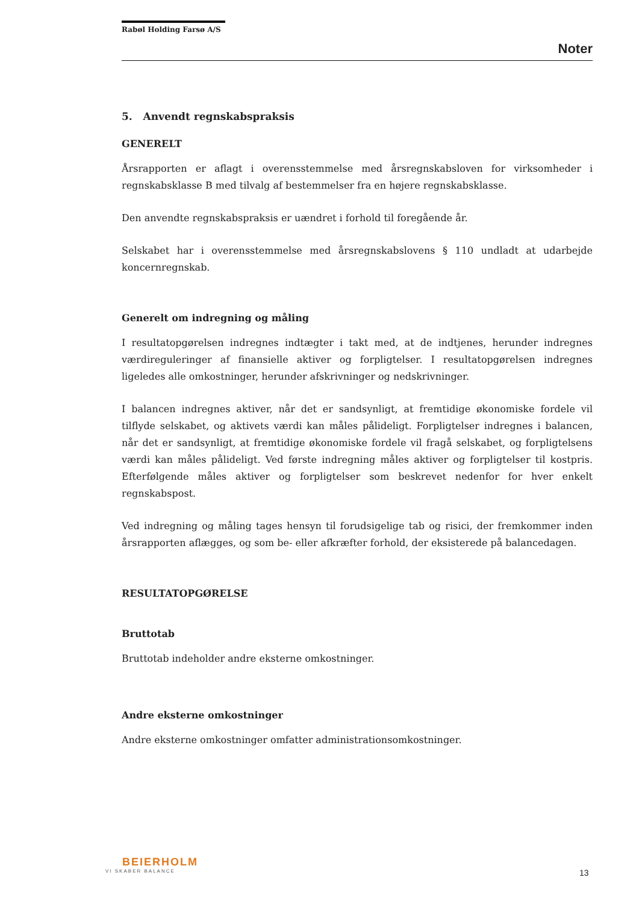Rabøl Holding Farsø A/S
Noter
5. Anvendt regnskabspraksis
GENERELT
Årsrapporten er aflagt i overensstemmelse med årsregnskabsloven for virksomheder i regnskabsklasse B med tilvalg af bestemmelser fra en højere regnskabsklasse.
Den anvendte regnskabspraksis er uændret i forhold til foregående år.
Selskabet har i overensstemmelse med årsregnskabslovens § 110 undladt at udarbejde koncernregnskab.
Generelt om indregning og måling
I resultatopgørelsen indregnes indtægter i takt med, at de indtjenes, herunder indregnes værdireguleringer af finansielle aktiver og forpligtelser. I resultatopgørelsen indregnes ligeledes alle omkostninger, herunder afskrivninger og nedskrivninger.
I balancen indregnes aktiver, når det er sandsynligt, at fremtidige økonomiske fordele vil tilflyde selskabet, og aktivets værdi kan måles pålideligt. Forpligtelser indregnes i balancen, når det er sandsynligt, at fremtidige økonomiske fordele vil fragå selskabet, og forpligtelsens værdi kan måles pålideligt. Ved første indregning måles aktiver og forpligtelser til kostpris. Efterfølgende måles aktiver og forpligtelser som beskrevet nedenfor for hver enkelt regnskabspost.
Ved indregning og måling tages hensyn til forudsigelige tab og risici, der fremkommer inden årsrapporten aflægges, og som be- eller afkræfter forhold, der eksisterede på balancedagen.
RESULTATOPGØRELSE
Bruttotab
Bruttotab indeholder andre eksterne omkostninger.
Andre eksterne omkostninger
Andre eksterne omkostninger omfatter administrationsomkostninger.
BEIERHOLM
VI SKABER BALANCE
13